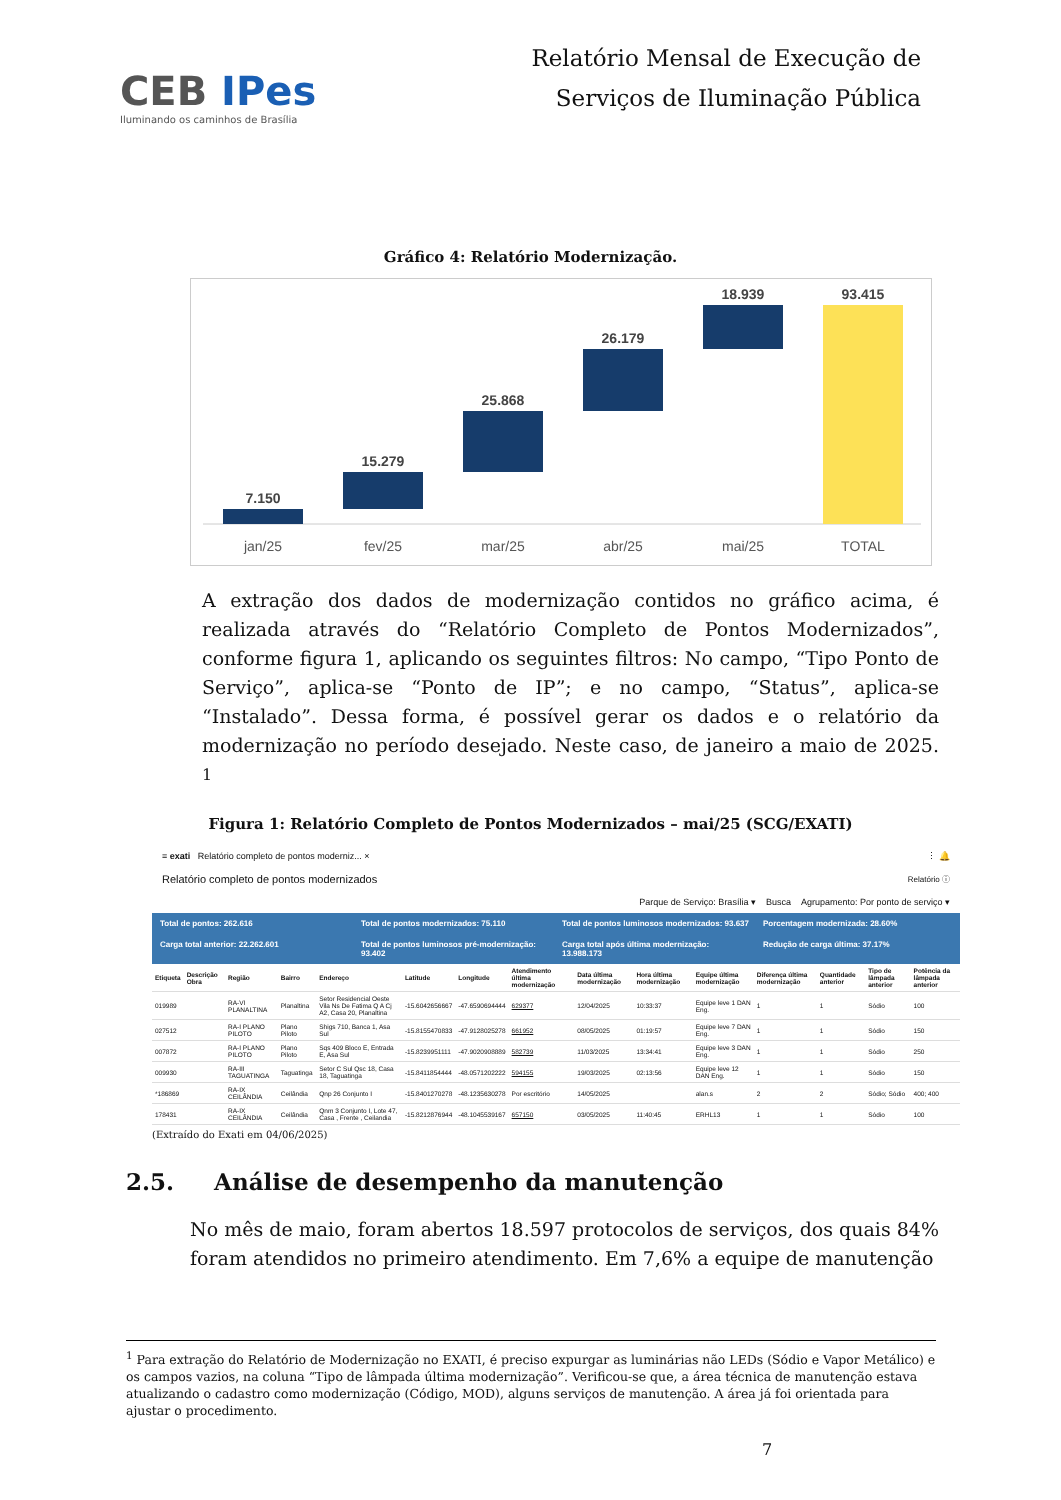CEB IPes
Iluminando os caminhos de Brasília
Relatório Mensal de Execução de
Serviços de Iluminação Pública
Gráfico 4: Relatório Modernização.
7.150
15.279
25.868
26.179
18.939
93.415
jan/25
fev/25
mar/25
abr/25
mai/25
TOTAL
A extração dos dados de modernização contidos no gráfico acima, é realizada através do “Relatório Completo de Pontos Modernizados”, conforme figura 1, aplicando os seguintes filtros: No campo, “Tipo Ponto de Serviço”, aplica-se “Ponto de IP”; e no campo, “Status”, aplica-se “Instalado”. Dessa forma, é possível gerar os dados e o relatório da modernização no período desejado. Neste caso, de janeiro a maio de 2025. <sup>1</sup>
Figura 1: Relatório Completo de Pontos Modernizados – mai/25 (SCG/EXATI)
≡ exati Relatório completo de pontos moderniz... × ⋮ 🔔
Relatório completo de pontos modernizados Relatório ⓘ
Parque de Serviço: Brasília ▾ Busca Agrupamento: Por ponto de serviço ▾
Total de pontos: 262.616 Total de pontos modernizados: 75.110 Total de pontos luminosos modernizados: 93.637 Porcentagem modernizada: 28.60% Carga total anterior: 22.262.601 Total de pontos luminosos pré-modernização: 93.402 Carga total após última modernização: 13.988.173 Redução de carga última: 37.17%
| Etiqueta | Descrição Obra | Região | Bairro | Endereço | Latitude | Longitude | Atendimento última modernização | Data última modernização | Hora última modernização | Equipe última modernização | Diferença última modernização | Quantidade anterior | Tipo de lâmpada anterior | Potência da lâmpada anterior |
| --- | --- | --- | --- | --- | --- | --- | --- | --- | --- | --- | --- | --- | --- | --- |
| 019989 | | RA-VI PLANALTINA | Planaltina | Setor Residencial Oeste Vila Ns De Fatima Q A Cj A2, Casa 20, Planaltina | -15.6042656667 | -47.6590694444 | 629377 | 12/04/2025 | 10:33:37 | Equipe leve 1 DAN Eng. | 1 | 1 | Sódio | 100 |
| 027512 | | RA-I PLANO PILOTO | Plano Piloto | Shigs 710, Banca 1, Asa Sul | -15.8155470833 | -47.9128025278 | 661952 | 08/05/2025 | 01:19:57 | Equipe leve 7 DAN Eng. | 1 | 1 | Sódio | 150 |
| 007872 | | RA-I PLANO PILOTO | Plano Piloto | Sqs 409 Bloco E, Entrada E, Asa Sul | -15.8239951111 | -47.9020908889 | 582739 | 11/03/2025 | 13:34:41 | Equipe leve 3 DAN Eng. | 1 | 1 | Sódio | 250 |
| 009930 | | RA-III TAGUATINGA | Taguatinga | Setor C Sul Qsc 18, Casa 18, Taguatinga | -15.8411854444 | -48.0571202222 | 594155 | 19/03/2025 | 02:13:56 | Equipe leve 12 DAN Eng. | 1 | 1 | Sódio | 150 |
| *186869 | | RA-IX CEILÂNDIA | Ceilândia | Qnp 26 Conjunto I | -15.8401270278 | -48.1235630278 | Por escritório | 14/05/2025 | | alan.s | 2 | 2 | Sódio; Sódio | 400; 400 |
| 178431 | | RA-IX CEILÂNDIA | Ceilândia | Qnm 3 Conjunto I, Lote 47, Casa , Frente , Ceilandia | -15.8212876944 | -48.1045539167 | 657150 | 03/05/2025 | 11:40:45 | ERHL13 | 1 | 1 | Sódio | 100 |
(Extraído do Exati em 04/06/2025)
2.5. Análise de desempenho da manutenção
No mês de maio, foram abertos 18.597 protocolos de serviços, dos quais 84% foram atendidos no primeiro atendimento. Em 7,6% a equipe de manutenção
<sup>1</sup> Para extração do Relatório de Modernização no EXATI, é preciso expurgar as luminárias não LEDs (Sódio e Vapor Metálico) e os campos vazios, na coluna “Tipo de lâmpada última modernização”. Verificou-se que, a área técnica de manutenção estava atualizando o cadastro como modernização (Código, MOD), alguns serviços de manutenção. A área já foi orientada para ajustar o procedimento.
7